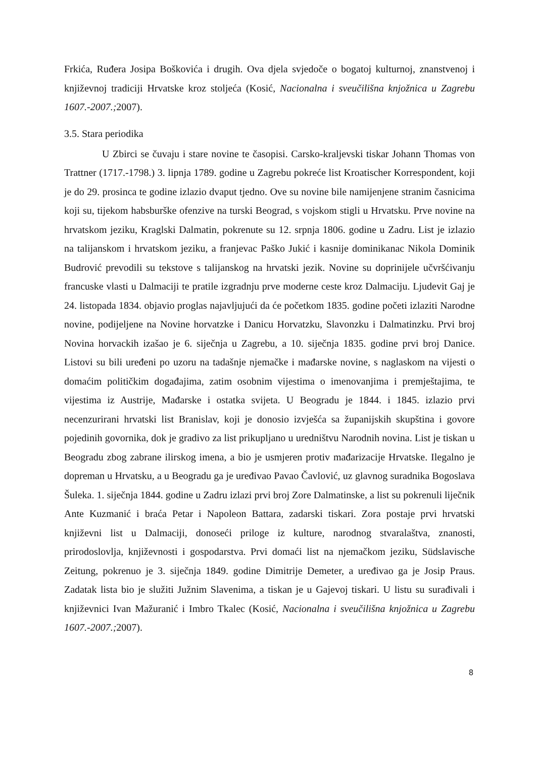Frkića, Ruđera Josipa Boškovića i drugih. Ova djela svjedoče o bogatoj kulturnoj, znanstvenoj i književnoj tradiciji Hrvatske kroz stoljeća (Kosić, Nacionalna i sveučilišna knjožnica u Zagrebu 1607.-2007.; 2007).
3.5. Stara periodika
U Zbirci se čuvaju i stare novine te časopisi. Carsko-kraljevski tiskar Johann Thomas von Trattner (1717.-1798.) 3. lipnja 1789. godine u Zagrebu pokreće list Kroatischer Korrespondent, koji je do 29. prosinca te godine izlazio dvaput tjedno. Ove su novine bile namijenjene stranim časnicima koji su, tijekom habsburške ofenzive na turski Beograd, s vojskom stigli u Hrvatsku. Prve novine na hrvatskom jeziku, Kraglski Dalmatin, pokrenute su 12. srpnja 1806. godine u Zadru. List je izlazio na talijanskom i hrvatskom jeziku, a franjevac Paško Jukić i kasnije dominikanac Nikola Dominik Budrović prevodili su tekstove s talijanskog na hrvatski jezik. Novine su doprinijele učvršćivanju francuske vlasti u Dalmaciji te pratile izgradnju prve moderne ceste kroz Dalmaciju. Ljudevit Gaj je 24. listopada 1834. objavio proglas najavljujući da će početkom 1835. godine početi izlaziti Narodne novine, podijeljene na Novine horvatzke i Danicu Horvatzku, Slavonzku i Dalmatinzku. Prvi broj Novina horvackih izašao je 6. siječnja u Zagrebu, a 10. siječnja 1835. godine prvi broj Danice. Listovi su bili uređeni po uzoru na tadašnje njemačke i mađarske novine, s naglaskom na vijesti o domaćim političkim događajima, zatim osobnim vijestima o imenovanjima i premještajima, te vijestima iz Austrije, Mađarske i ostatka svijeta. U Beogradu je 1844. i 1845. izlazio prvi necenzurirani hrvatski list Branislav, koji je donosio izvješća sa županijskih skupština i govore pojedinih govornika, dok je gradivo za list prikupljano u uredništvu Narodnih novina. List je tiskan u Beogradu zbog zabrane ilirskog imena, a bio je usmjeren protiv mađarizacije Hrvatske. Ilegalno je dopreman u Hrvatsku, a u Beogradu ga je uređivao Pavao Čavlović, uz glavnog suradnika Bogoslava Šuleka. 1. siječnja 1844. godine u Zadru izlazi prvi broj Zore Dalmatinske, a list su pokrenuli liječnik Ante Kuzmanić i braća Petar i Napoleon Battara, zadarski tiskari. Zora postaje prvi hrvatski književni list u Dalmaciji, donoseći priloge iz kulture, narodnog stvaralaštva, znanosti, prirodoslovlja, književnosti i gospodarstva. Prvi domaći list na njemačkom jeziku, Südslavische Zeitung, pokrenuo je 3. siječnja 1849. godine Dimitrije Demeter, a uređivao ga je Josip Praus. Zadatak lista bio je služiti Južnim Slavenima, a tiskan je u Gajevoj tiskari. U listu su surađivali i književnici Ivan Mažuranić i Imbro Tkalec (Kosić, Nacionalna i sveučilišna knjožnica u Zagrebu 1607.-2007.; 2007).
8